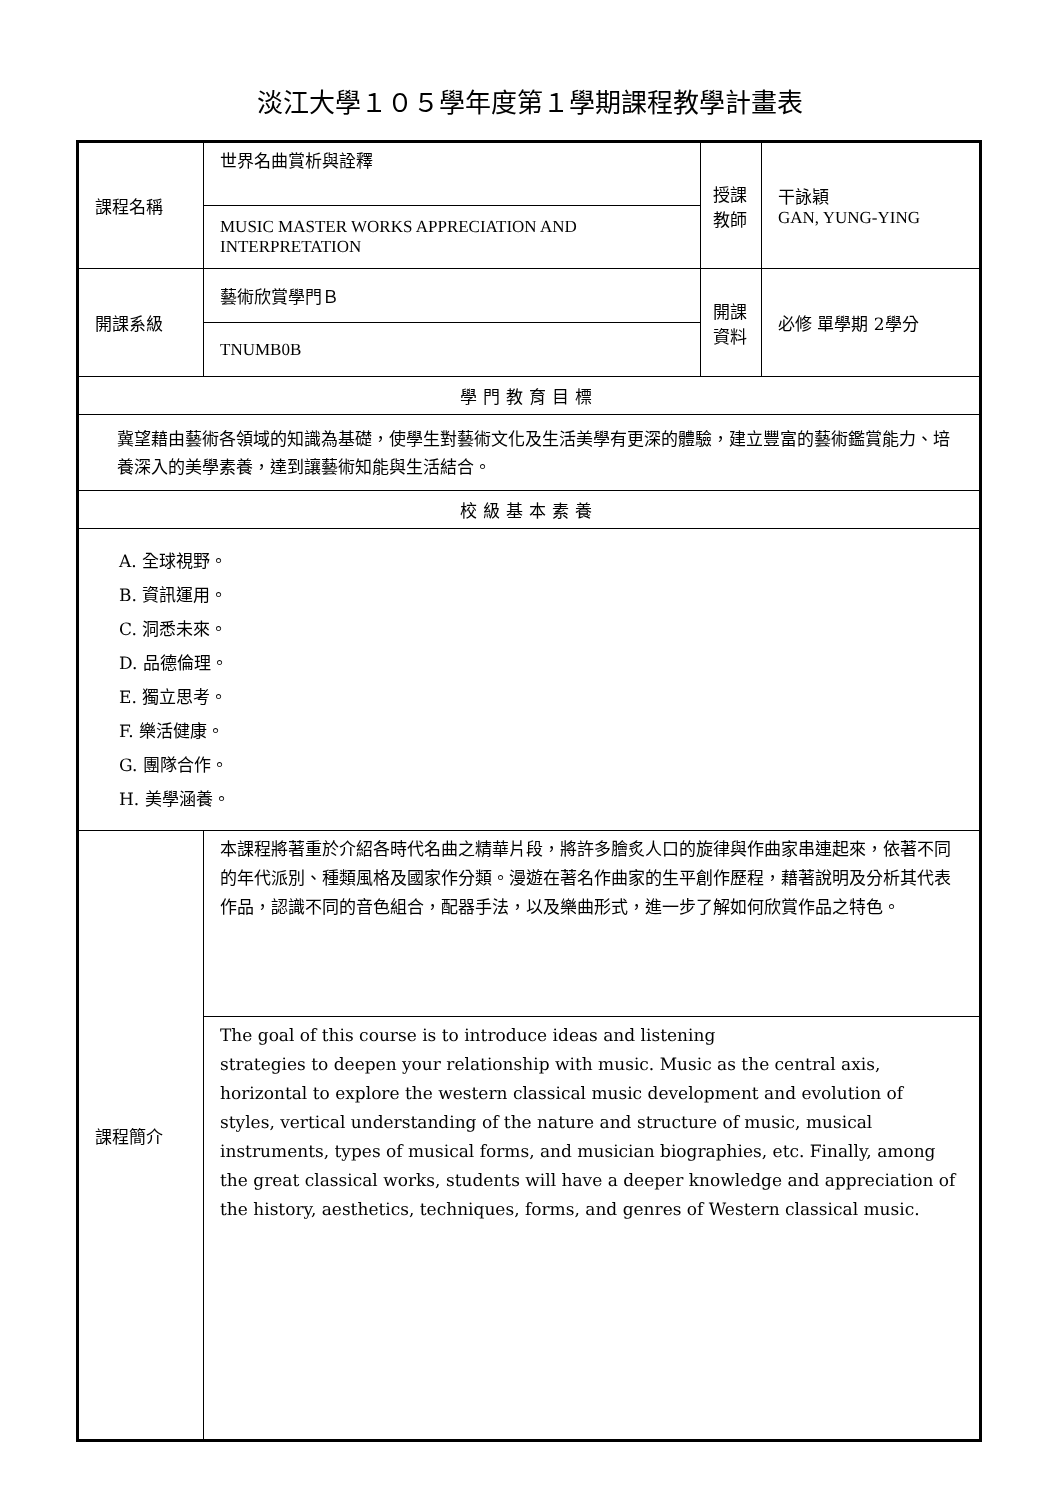淡江大學１０５學年度第１學期課程教學計畫表
| 課程名稱 | 世界名曲賞析與詮釋 | 授課教師 | 干詠穎 GAN, YUNG-YING |
| | MUSIC MASTER WORKS APPRECIATION AND INTERPRETATION | | |
| 開課系級 | 藝術欣賞學門Ｂ | 開課資料 | 必修 單學期 2學分 |
| | TNUMB0B | | |
| 學門教育目標 | | | |
| 冀望藉由藝術各領域的知識為基礎，使學生對藝術文化及生活美學有更深的體驗，建立豐富的藝術鑑賞能力、培養深入的美學素養，達到讓藝術知能與生活結合。 | | | |
| 校級基本素養 | | | |
| A. 全球視野。 B. 資訊運用。 C. 洞悉未來。 D. 品德倫理。 E. 獨立思考。 F. 樂活健康。 G. 團隊合作。 H. 美學涵養。 | | | |
| 課程簡介 | 本課程將著重於介紹各時代名曲之精華片段，將許多膾炙人口的旋律與作曲家串連起來，依著不同的年代派別、種類風格及國家作分類。漫遊在著名作曲家的生平創作歷程，藉著說明及分析其代表作品，認識不同的音色組合，配器手法，以及樂曲形式，進一步了解如何欣賞作品之特色。 | | |
| | The goal of this course is to introduce ideas and listening strategies to deepen your relationship with music. Music as the central axis, horizontal to explore the western classical music development and evolution of styles, vertical understanding of the nature and structure of music, musical instruments, types of musical forms, and musician biographies, etc. Finally, among the great classical works, students will have a deeper knowledge and appreciation of the history, aesthetics, techniques, forms, and genres of Western classical music. | | |